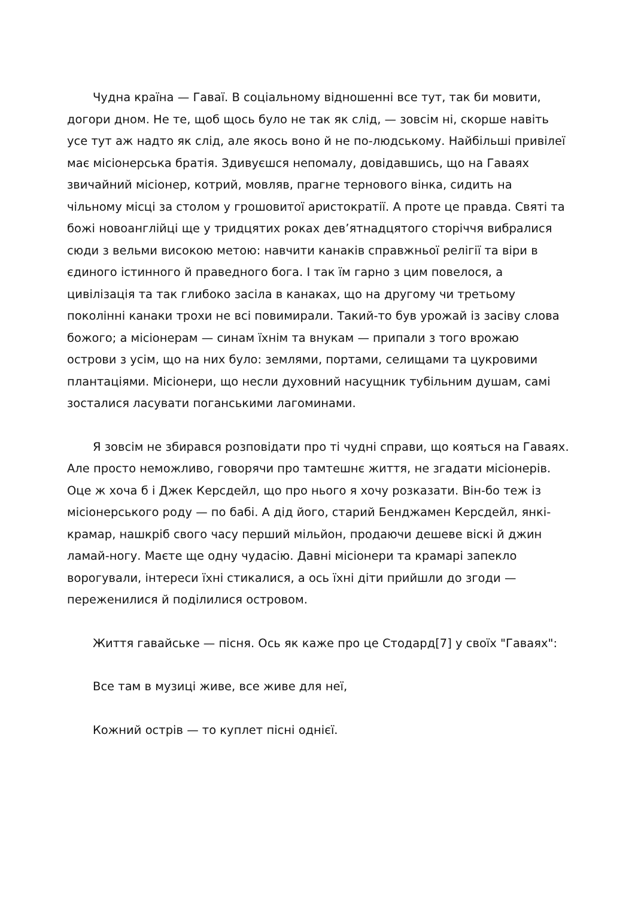Чудна країна — Гаваї. В соціальному відношенні все тут, так би мовити, догори дном. Не те, щоб щось було не так як слід, — зовсім ні, скорше навіть усе тут аж надто як слід, але якось воно й не по-людському. Найбільші привілеї має місіонерська братія. Здивуєшся непомалу, довідавшись, що на Гаваях звичайний місіонер, котрий, мовляв, прагне тернового вінка, сидить на чільному місці за столом у грошовитої аристократії. А проте це правда. Святі та божі новоанглійці ще у тридцятих роках дев’ятнадцятого сторіччя вибралися сюди з вельми високою метою: навчити канаків справжньої релігії та віри в єдиного істинного й праведного бога. І так їм гарно з цим повелося, а цивілізація та так глибоко засіла в канаках, що на другому чи третьому поколінні канаки трохи не всі повимирали. Такий-то був урожай із засіву слова божого; а місіонерам — синам їхнім та внукам — припали з того врожаю острови з усім, що на них було: землями, портами, селищами та цукровими плантаціями. Місіонери, що несли духовний насущник тубільним душам, самі зосталися ласувати поганськими лагоминами.
Я зовсім не збирався розповідати про ті чудні справи, що кояться на Гаваях. Але просто неможливо, говорячи про тамтешнє життя, не згадати місіонерів. Оце ж хоча б і Джек Керсдейл, що про нього я хочу розказати. Він-бо теж із місіонерського роду — по бабі. А дід його, старий Бенджамен Керсдейл, янкі-крамар, нашкріб свого часу перший мільйон, продаючи дешеве віскі й джин ламай-ногу. Маєте ще одну чудасію. Давні місіонери та крамарі запекло ворогували, інтереси їхні стикалися, а ось їхні діти прийшли до згоди — переженилися й поділилися островом.
Життя гавайське — пісня. Ось як каже про це Стодард[7] у своїх "Гаваях":
Все там в музиці живе, все живе для неї,
Кожний острів — то куплет пісні однієї.